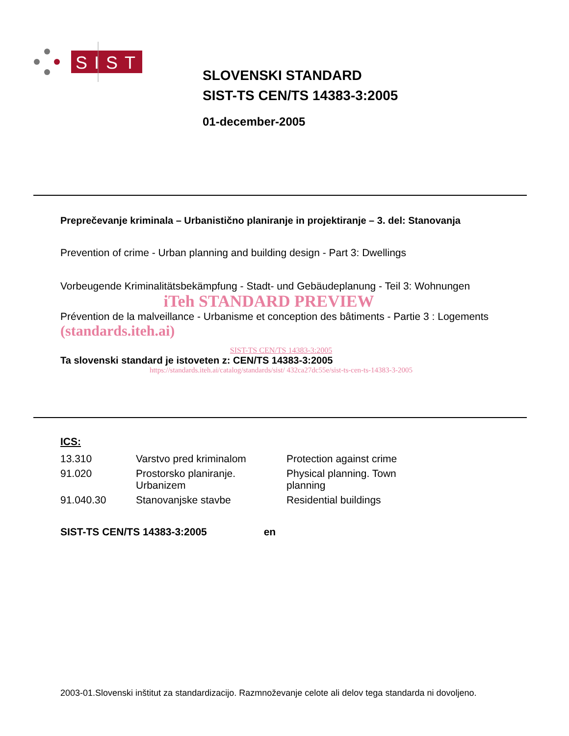SIST
SLOVENSKI STANDARD
SIST-TS CEN/TS 14383-3:2005
01-december-2005
Preprečevanje kriminala – Urbanistično planiranje in projektiranje – 3. del: Stanovanja
Prevention of crime - Urban planning and building design - Part 3: Dwellings
Vorbeugende Kriminalitätsbekämpfung - Stadt- und Gebäudeplanung - Teil 3: Wohnungen
iTeh STANDARD PREVIEW
Prévention de la malveillance - Urbanisme et conception des bâtiments - Partie 3 : Logements (standards.iteh.ai)
SIST-TS CEN/TS 14383-3:2005
Ta slovenski standard je istoveten z: CEN/TS 14383-3:2005
https://standards.iteh.ai/catalog/standards/sist/ 432ca27dc55e/sist-ts-cen-ts-14383-3-2005
ICS:
| 13.310 | Varstvo pred kriminalom | Protection against crime |
| 91.020 | Prostorsko planiranje. Urbanizem | Physical planning. Town planning |
| 91.040.30 | Stanovanjske stavbe | Residential buildings |
SIST-TS CEN/TS 14383-3:2005 en
2003-01.Slovenski inštitut za standardizacijo. Razmnoževanje celote ali delov tega standarda ni dovoljeno.